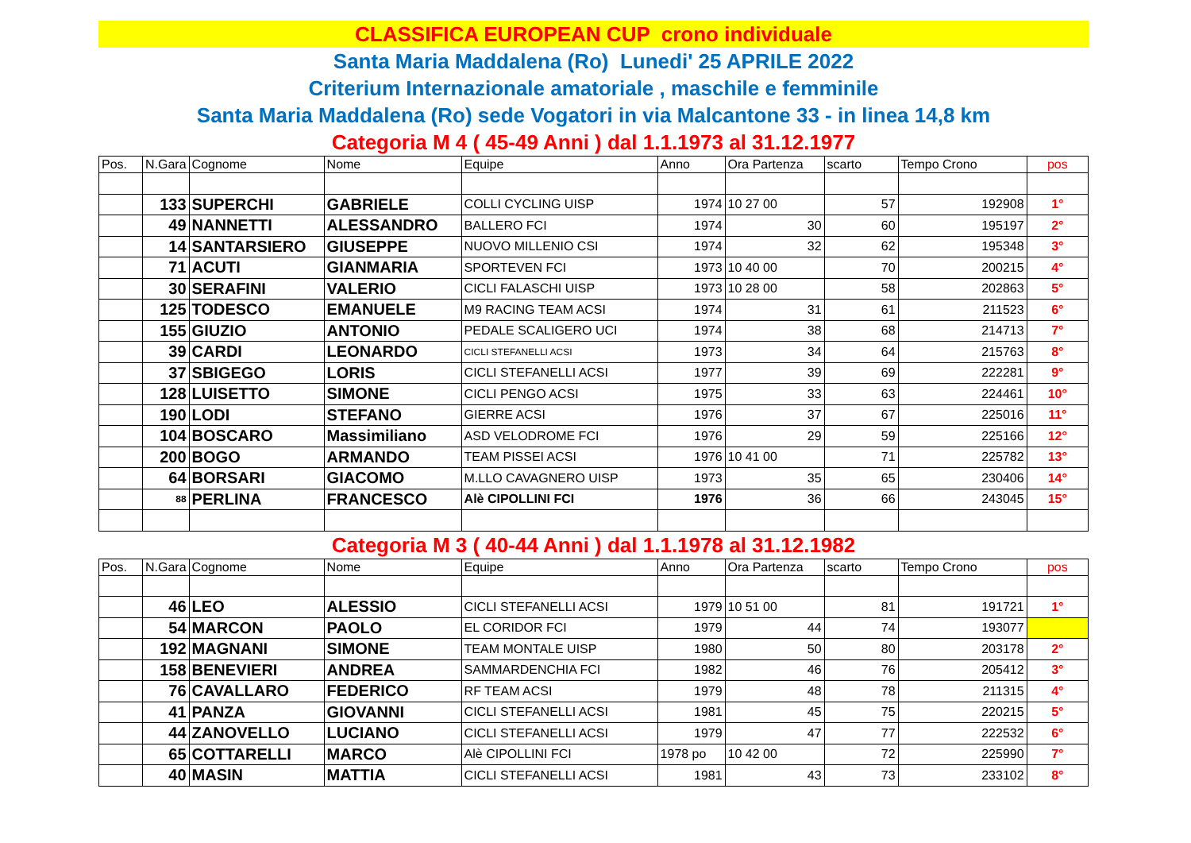CLASSIFICA EUROPEAN CUP crono individuale
Santa Maria Maddalena (Ro) Lunedi' 25 APRILE 2022
Criterium Internazionale amatoriale , maschile e femminile
Santa Maria Maddalena (Ro) sede Vogatori in via Malcantone 33 - in linea 14,8 km
Categoria M 4 ( 45-49 Anni ) dal 1.1.1973 al 31.12.1977
| Pos. | N.Gara | Cognome | Nome | Equipe | Anno | Ora Partenza | scarto | Tempo Crono | pos |
| --- | --- | --- | --- | --- | --- | --- | --- | --- | --- |
| | 133 | SUPERCHI | GABRIELE | COLLI CYCLING UISP | 1974 | 10 27 00 | 57 | 192908 | 1° |
| | 49 | NANNETTI | ALESSANDRO | BALLERO FCI | 1974 | 30 | 60 | 195197 | 2° |
| | 14 | SANTARSIERO | GIUSEPPE | NUOVO MILLENIO CSI | 1974 | 32 | 62 | 195348 | 3° |
| | 71 | ACUTI | GIANMARIA | SPORTEVEN FCI | 1973 | 10 40 00 | 70 | 200215 | 4° |
| | 30 | SERAFINI | VALERIO | CICLI FALASCHI UISP | 1973 | 10 28 00 | 58 | 202863 | 5° |
| | 125 | TODESCO | EMANUELE | M9 RACING TEAM ACSI | 1974 | 31 | 61 | 211523 | 6° |
| | 155 | GIUZIO | ANTONIO | PEDALE SCALIGERO UCI | 1974 | 38 | 68 | 214713 | 7° |
| | 39 | CARDI | LEONARDO | CICLI STEFANELLI ACSI | 1973 | 34 | 64 | 215763 | 8° |
| | 37 | SBIGEGO | LORIS | CICLI STEFANELLI ACSI | 1977 | 39 | 69 | 222281 | 9° |
| | 128 | LUISETTO | SIMONE | CICLI PENGO ACSI | 1975 | 33 | 63 | 224461 | 10° |
| | 190 | LODI | STEFANO | GIERRE ACSI | 1976 | 37 | 67 | 225016 | 11° |
| | 104 | BOSCARO | Massimiliano | ASD VELODROME FCI | 1976 | 29 | 59 | 225166 | 12° |
| | 200 | BOGO | ARMANDO | TEAM PISSEI ACSI | 1976 | 10 41 00 | 71 | 225782 | 13° |
| | 64 | BORSARI | GIACOMO | M.LLO CAVAGNERO UISP | 1973 | 35 | 65 | 230406 | 14° |
| | 88 | PERLINA | FRANCESCO | Alè CIPOLLINI FCI | 1976 | 36 | 66 | 243045 | 15° |
Categoria M 3 ( 40-44 Anni ) dal 1.1.1978 al 31.12.1982
| Pos. | N.Gara | Cognome | Nome | Equipe | Anno | Ora Partenza | scarto | Tempo Crono | pos |
| --- | --- | --- | --- | --- | --- | --- | --- | --- | --- |
| | 46 | LEO | ALESSIO | CICLI STEFANELLI ACSI | 1979 | 10 51 00 | 81 | 191721 | 1° |
| | 54 | MARCON | PAOLO | EL CORIDOR FCI | 1979 | 44 | 74 | 193077 | |
| | 192 | MAGNANI | SIMONE | TEAM MONTALE UISP | 1980 | 50 | 80 | 203178 | 2° |
| | 158 | BENEVIERI | ANDREA | SAMMARDENCHIA FCI | 1982 | 46 | 76 | 205412 | 3° |
| | 76 | CAVALLARO | FEDERICO | RF TEAM ACSI | 1979 | 48 | 78 | 211315 | 4° |
| | 41 | PANZA | GIOVANNI | CICLI STEFANELLI ACSI | 1981 | 45 | 75 | 220215 | 5° |
| | 44 | ZANOVELLO | LUCIANO | CICLI STEFANELLI ACSI | 1979 | 47 | 77 | 222532 | 6° |
| | 65 | COTTARELLI | MARCO | Alè CIPOLLINI FCI | 1978 po | 10 42 00 | 72 | 225990 | 7° |
| | 40 | MASIN | MATTIA | CICLI STEFANELLI ACSI | 1981 | 43 | 73 | 233102 | 8° |